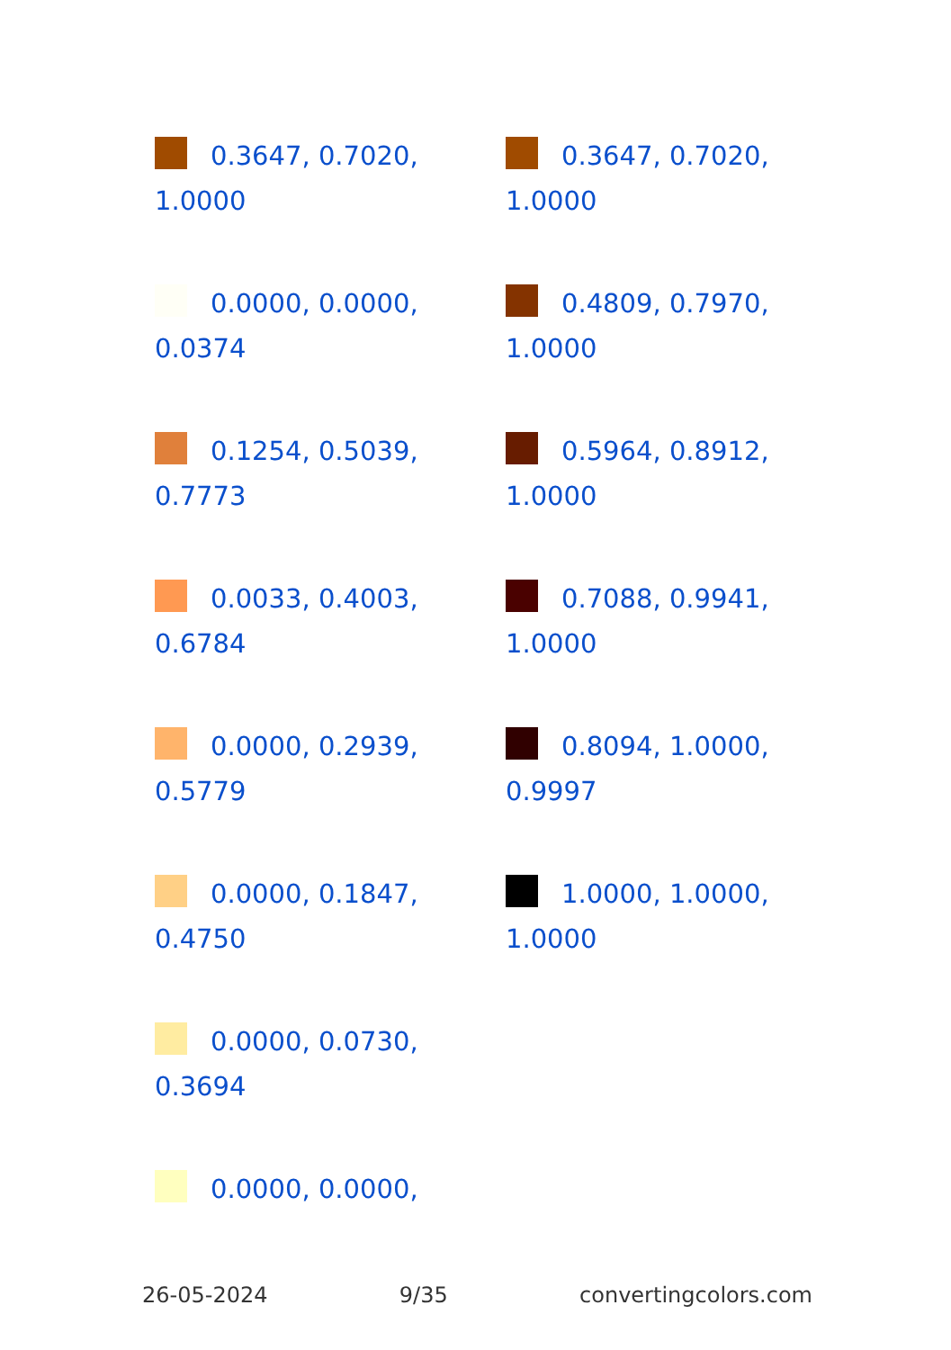0.3647, 0.7020,
1.0000
0.0000, 0.0000,
0.0374
0.1254, 0.5039,
0.7773
0.0033, 0.4003,
0.6784
0.0000, 0.2939,
0.5779
0.0000, 0.1847,
0.4750
0.0000, 0.0730,
0.3694
0.0000, 0.0000,
0.3647, 0.7020,
1.0000
0.4809, 0.7970,
1.0000
0.5964, 0.8912,
1.0000
0.7088, 0.9941,
1.0000
0.8094, 1.0000,
0.9997
1.0000, 1.0000,
1.0000
26-05-2024 9/35 convertingcolors.com